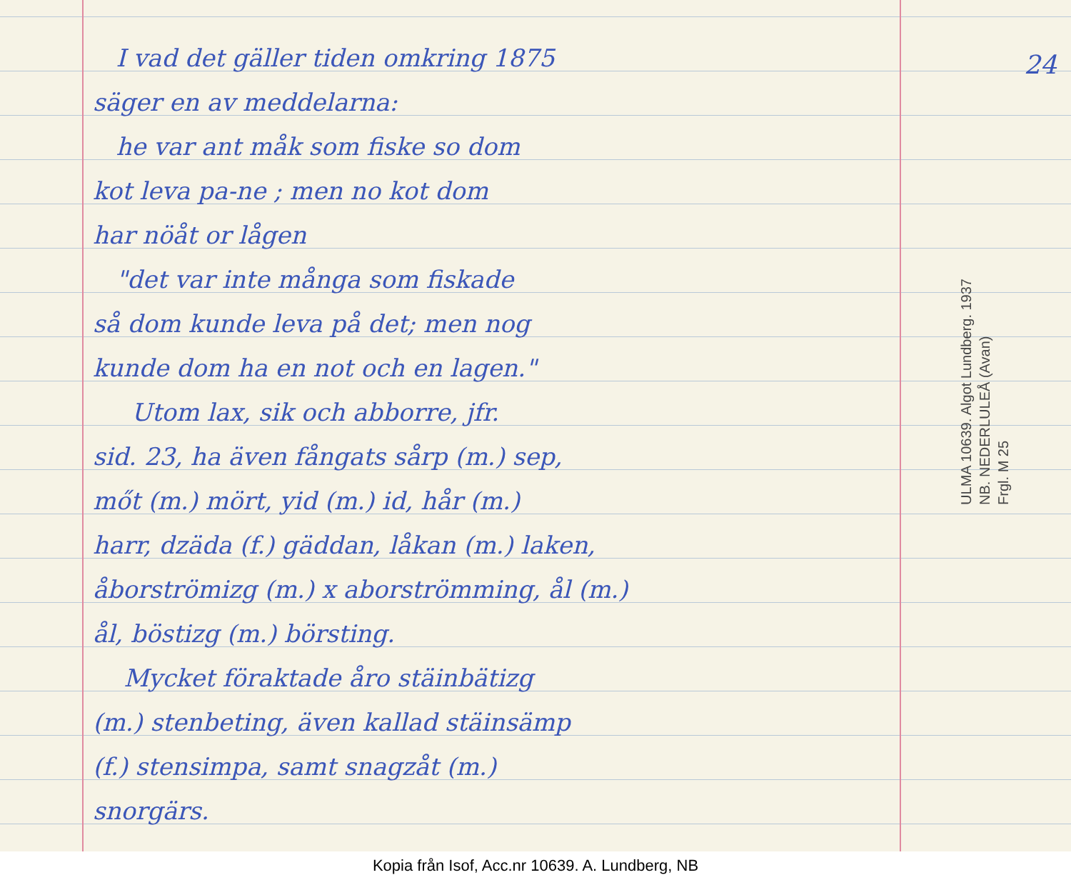I vad det gäller tiden omkring 1875
säger en av meddelarna:
he var ant måk som fiske so dom
kot leva pa-ne ; men no kot dom
har nöåt or lågen
"det var inte många som fiskade
så dom kunde leva på det; men nog
kunde dom ha en not och en lagen."
Utom lax, sik och abborre, jfr.
sid. 23, ha även fångats sårp (m.) sep,
mőt (m.) mört, yid (m.) id, hår (m.)
harr, dzäda (f.) gäddan, låkan (m.) laken,
åborströmizg (m.) x aborströmming, ål (m.)
ål, böstizg (m.) börsting.
Mycket föraktade åro stäinbätizg
(m.) stenbeting, även kallad stäinsämp
(f.) stensimpa, samt snagzåt (m.)
snorgärs.
24
ULMA 10639. Algot Lundberg. 1937
NB. NEDERLULEÅ (Avan)
Frgl. M 25
Kopia från Isof, Acc.nr 10639. A. Lundberg, NB